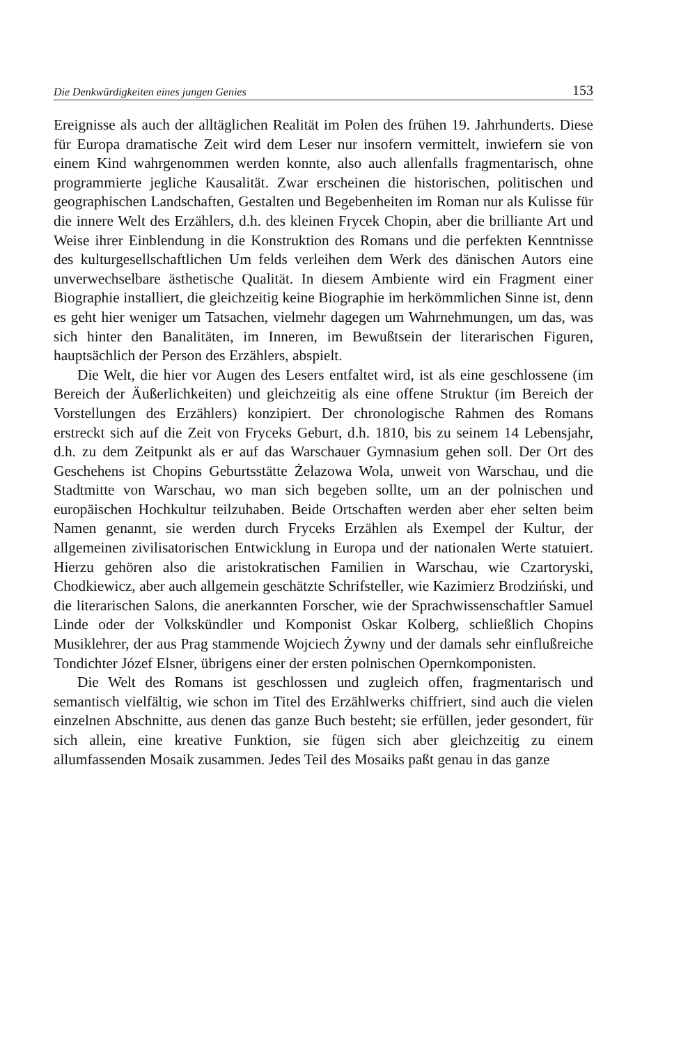Die Denkwürdigkeiten eines jungen Genies 153
Ereignisse als auch der alltäglichen Realität im Polen des frühen 19. Jahrhunderts. Diese für Europa dramatische Zeit wird dem Leser nur insofern vermittelt, inwiefern sie von einem Kind wahrgenommen werden konnte, also auch allenfalls fragmentarisch, ohne programmierte jegliche Kausalität. Zwar erscheinen die historischen, politischen und geographischen Landschaften, Gestalten und Begebenheiten im Roman nur als Kulisse für die innere Welt des Erzählers, d.h. des kleinen Frycek Chopin, aber die brilliante Art und Weise ihrer Einblendung in die Konstruktion des Romans und die perfekten Kenntnisse des kulturgesellschaftlichen Um felds verleihen dem Werk des dänischen Autors eine unverwechselbare ästhetische Qualität. In diesem Ambiente wird ein Fragment einer Biographie installiert, die gleichzeitig keine Biographie im herkömmlichen Sinne ist, denn es geht hier weniger um Tatsachen, vielmehr dagegen um Wahrnehmungen, um das, was sich hinter den Banalitäten, im Inneren, im Bewußtsein der literarischen Figuren, hauptsächlich der Person des Erzählers, abspielt.
Die Welt, die hier vor Augen des Lesers entfaltet wird, ist als eine geschlossene (im Bereich der Äußerlichkeiten) und gleichzeitig als eine offene Struktur (im Bereich der Vorstellungen des Erzählers) konzipiert. Der chronologische Rahmen des Romans erstreckt sich auf die Zeit von Fryceks Geburt, d.h. 1810, bis zu seinem 14 Lebensjahr, d.h. zu dem Zeitpunkt als er auf das Warschauer Gymnasium gehen soll. Der Ort des Geschehens ist Chopins Geburtsstätte Żelazowa Wola, unweit von Warschau, und die Stadtmitte von Warschau, wo man sich begeben sollte, um an der polnischen und europäischen Hochkultur teilzuhaben. Beide Ortschaften werden aber eher selten beim Namen genannt, sie werden durch Fryceks Erzählen als Exempel der Kultur, der allgemeinen zivilisatorischen Entwicklung in Europa und der nationalen Werte statuiert. Hierzu gehören also die aristokratischen Familien in Warschau, wie Czartoryski, Chodkiewicz, aber auch allgemein geschätzte Schrifsteller, wie Kazimierz Brodziński, und die literarischen Salons, die anerkannten Forscher, wie der Sprachwissenschaftler Samuel Linde oder der Volkskündler und Komponist Oskar Kolberg, schließlich Chopins Musiklehrer, der aus Prag stammende Wojciech Żywny und der damals sehr einflußreiche Tondichter Józef Elsner, übrigens einer der ersten polnischen Opernkomponisten.
Die Welt des Romans ist geschlossen und zugleich offen, fragmentarisch und semantisch vielfältig, wie schon im Titel des Erzählwerks chiffriert, sind auch die vielen einzelnen Abschnitte, aus denen das ganze Buch besteht; sie erfüllen, jeder gesondert, für sich allein, eine kreative Funktion, sie fügen sich aber gleichzeitig zu einem allumfassenden Mosaik zusammen. Jedes Teil des Mosaiks paßt genau in das ganze